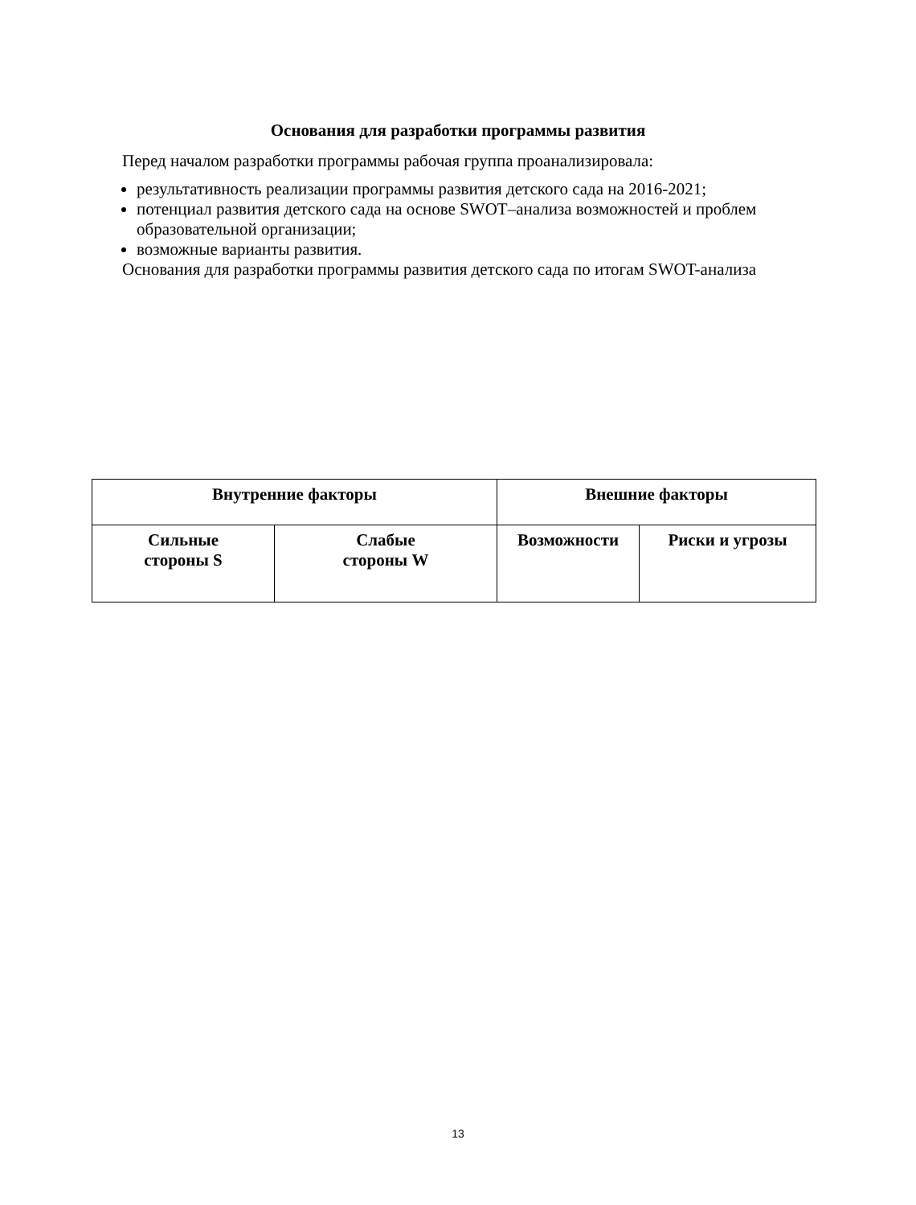Основания для разработки программы развития
Перед началом разработки программы рабочая группа проанализировала:
результативность реализации программы развития детского сада на 2016-2021;
потенциал развития детского сада на основе SWOT–анализа возможностей и проблем образовательной организации;
возможные варианты развития.
Основания для разработки программы развития детского сада по итогам SWOT-анализа
| Внутренние факторы | | Внешние факторы | |
| --- | --- | --- | --- |
| Сильные стороны S | Слабые стороны W | Возможности | Риски и угрозы |
13